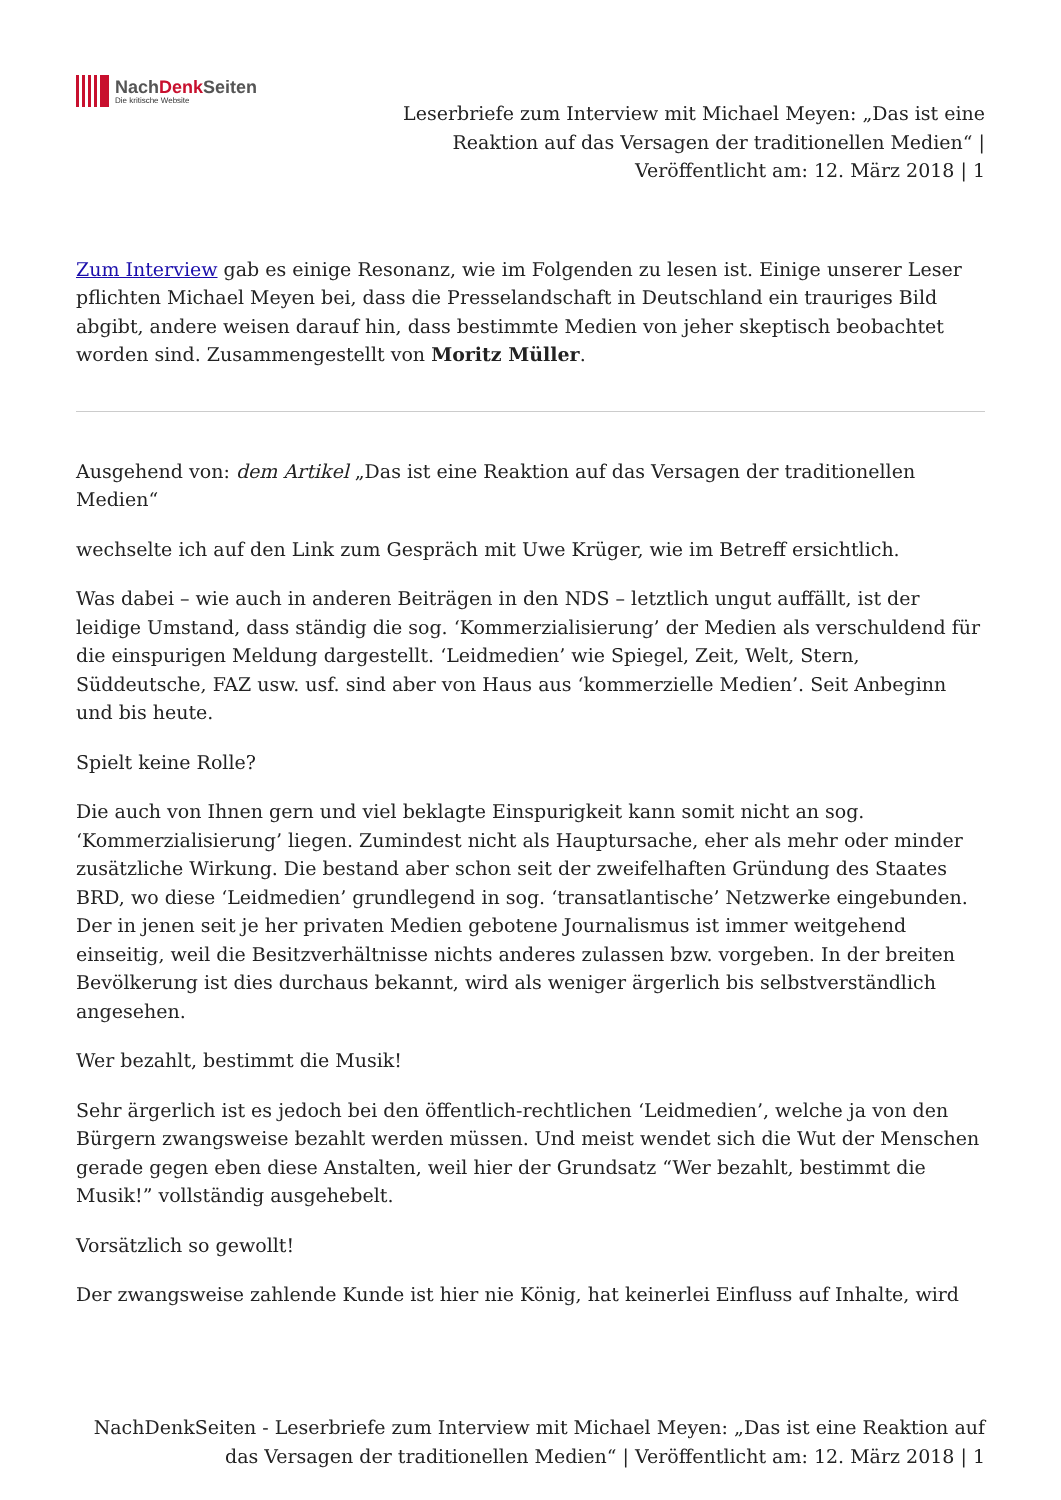NachDenk Seiten
Die kritische Website
Leserbriefe zum Interview mit Michael Meyen: „Das ist eine Reaktion auf das Versagen der traditionellen Medien“ | Veröffentlicht am: 12. März 2018 | 1
Zum Interview gab es einige Resonanz, wie im Folgenden zu lesen ist. Einige unserer Leser pflichten Michael Meyen bei, dass die Presselandschaft in Deutschland ein trauriges Bild abgibt, andere weisen darauf hin, dass bestimmte Medien von jeher skeptisch beobachtet worden sind. Zusammengestellt von Moritz Müller.
Ausgehend von: dem Artikel „Das ist eine Reaktion auf das Versagen der traditionellen Medien“
wechselte ich auf den Link zum Gespräch mit Uwe Krüger, wie im Betreff ersichtlich.
Was dabei – wie auch in anderen Beiträgen in den NDS – letztlich ungut auffällt, ist der leidige Umstand, dass ständig die sog. ‘Kommerzialisierung’ der Medien als verschuldend für die einspurigen Meldung dargestellt. ‘Leidmedien’ wie Spiegel, Zeit, Welt, Stern, Süddeutsche, FAZ usw. usf. sind aber von Haus aus ‘kommerzielle Medien’. Seit Anbeginn und bis heute.
Spielt keine Rolle?
Die auch von Ihnen gern und viel beklagte Einspurigkeit kann somit nicht an sog. ‘Kommerzialisierung’ liegen. Zumindest nicht als Hauptursache, eher als mehr oder minder zusätzliche Wirkung. Die bestand aber schon seit der zweifelhaften Gründung des Staates BRD, wo diese ‘Leidmedien’ grundlegend in sog. ‘transatlantische’ Netzwerke eingebunden. Der in jenen seit je her privaten Medien gebotene Journalismus ist immer weitgehend einseitig, weil die Besitzverhältnisse nichts anderes zulassen bzw. vorgeben. In der breiten Bevölkerung ist dies durchaus bekannt, wird als weniger ärgerlich bis selbstverständlich angesehen.
Wer bezahlt, bestimmt die Musik!
Sehr ärgerlich ist es jedoch bei den öffentlich-rechtlichen ‘Leidmedien’, welche ja von den Bürgern zwangsweise bezahlt werden müssen. Und meist wendet sich die Wut der Menschen gerade gegen eben diese Anstalten, weil hier der Grundsatz “Wer bezahlt, bestimmt die Musik!” vollständig ausgehebelt.
Vorsätzlich so gewollt!
Der zwangsweise zahlende Kunde ist hier nie König, hat keinerlei Einfluss auf Inhalte, wird
NachDenkSeiten - Leserbriefe zum Interview mit Michael Meyen: „Das ist eine Reaktion auf das Versagen der traditionellen Medien“ | Veröffentlicht am: 12. März 2018 | 1